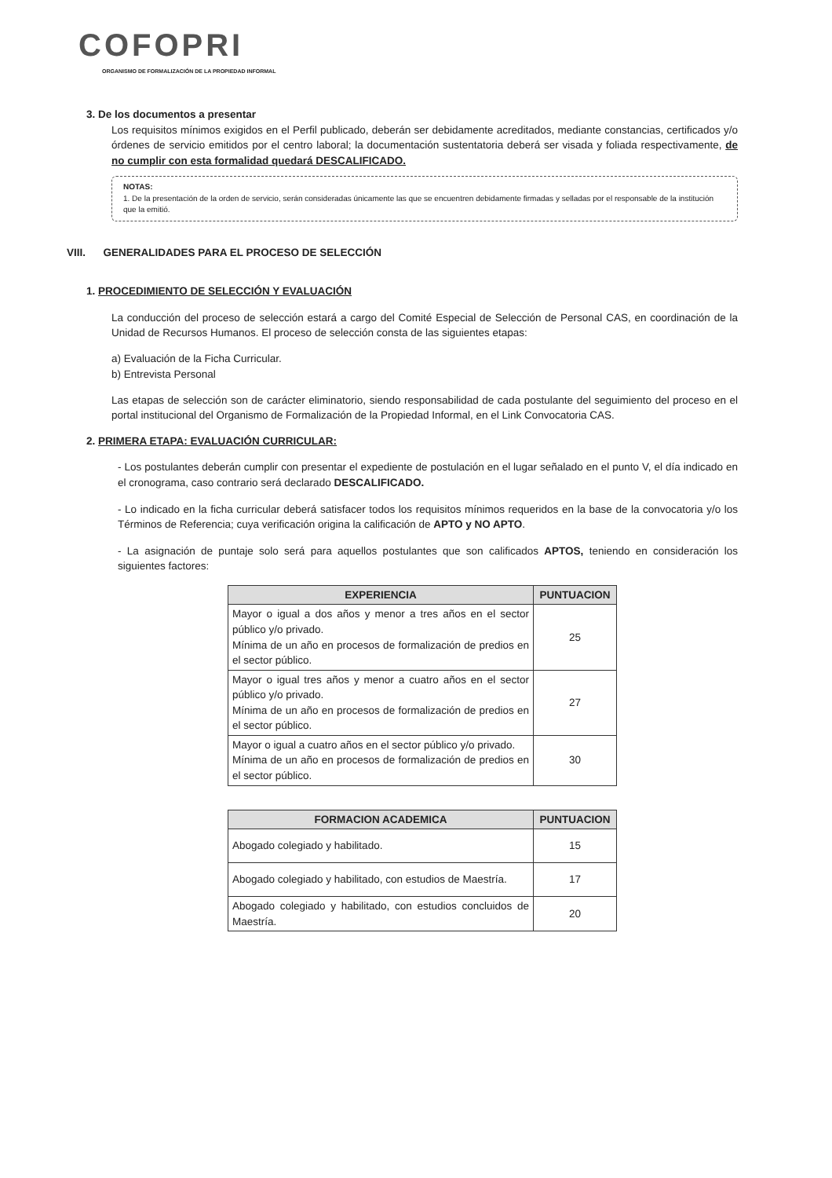COFOPRI
ORGANISMO DE FORMALIZACIÓN DE LA PROPIEDAD INFORMAL
3. De los documentos a presentar
Los requisitos mínimos exigidos en el Perfil publicado, deberán ser debidamente acreditados, mediante constancias, certificados y/o órdenes de servicio emitidos por el centro laboral; la documentación sustentatoria deberá ser visada y foliada respectivamente, de no cumplir con esta formalidad quedará DESCALIFICADO.
NOTAS:
1. De la presentación de la orden de servicio, serán consideradas únicamente las que se encuentren debidamente firmadas y selladas por el responsable de la institución que la emitió.
VIII. GENERALIDADES PARA EL PROCESO DE SELECCIÓN
1. PROCEDIMIENTO DE SELECCIÓN Y EVALUACIÓN
La conducción del proceso de selección estará a cargo del Comité Especial de Selección de Personal CAS, en coordinación de la Unidad de Recursos Humanos. El proceso de selección consta de las siguientes etapas:
a) Evaluación de la Ficha Curricular.
b) Entrevista Personal
Las etapas de selección son de carácter eliminatorio, siendo responsabilidad de cada postulante del seguimiento del proceso en el portal institucional del Organismo de Formalización de la Propiedad Informal, en el Link Convocatoria CAS.
2. PRIMERA ETAPA: EVALUACIÓN CURRICULAR:
- Los postulantes deberán cumplir con presentar el expediente de postulación en el lugar señalado en el punto V, el día indicado en el cronograma, caso contrario será declarado DESCALIFICADO.
- Lo indicado en la ficha curricular deberá satisfacer todos los requisitos mínimos requeridos en la base de la convocatoria y/o los Términos de Referencia; cuya verificación origina la calificación de APTO y NO APTO.
- La asignación de puntaje solo será para aquellos postulantes que son calificados APTOS, teniendo en consideración los siguientes factores:
| EXPERIENCIA | PUNTUACION |
| --- | --- |
| Mayor o igual a dos años y menor a tres años en el sector público y/o privado. Mínima de un año en procesos de formalización de predios en el sector público. | 25 |
| Mayor o igual tres años y menor a cuatro años en el sector público y/o privado. Mínima de un año en procesos de formalización de predios en el sector público. | 27 |
| Mayor o igual a cuatro años en el sector público y/o privado. Mínima de un año en procesos de formalización de predios en el sector público. | 30 |
| FORMACION ACADEMICA | PUNTUACION |
| --- | --- |
| Abogado colegiado y habilitado. | 15 |
| Abogado colegiado y habilitado, con estudios de Maestría. | 17 |
| Abogado colegiado y habilitado, con estudios concluidos de Maestría. | 20 |